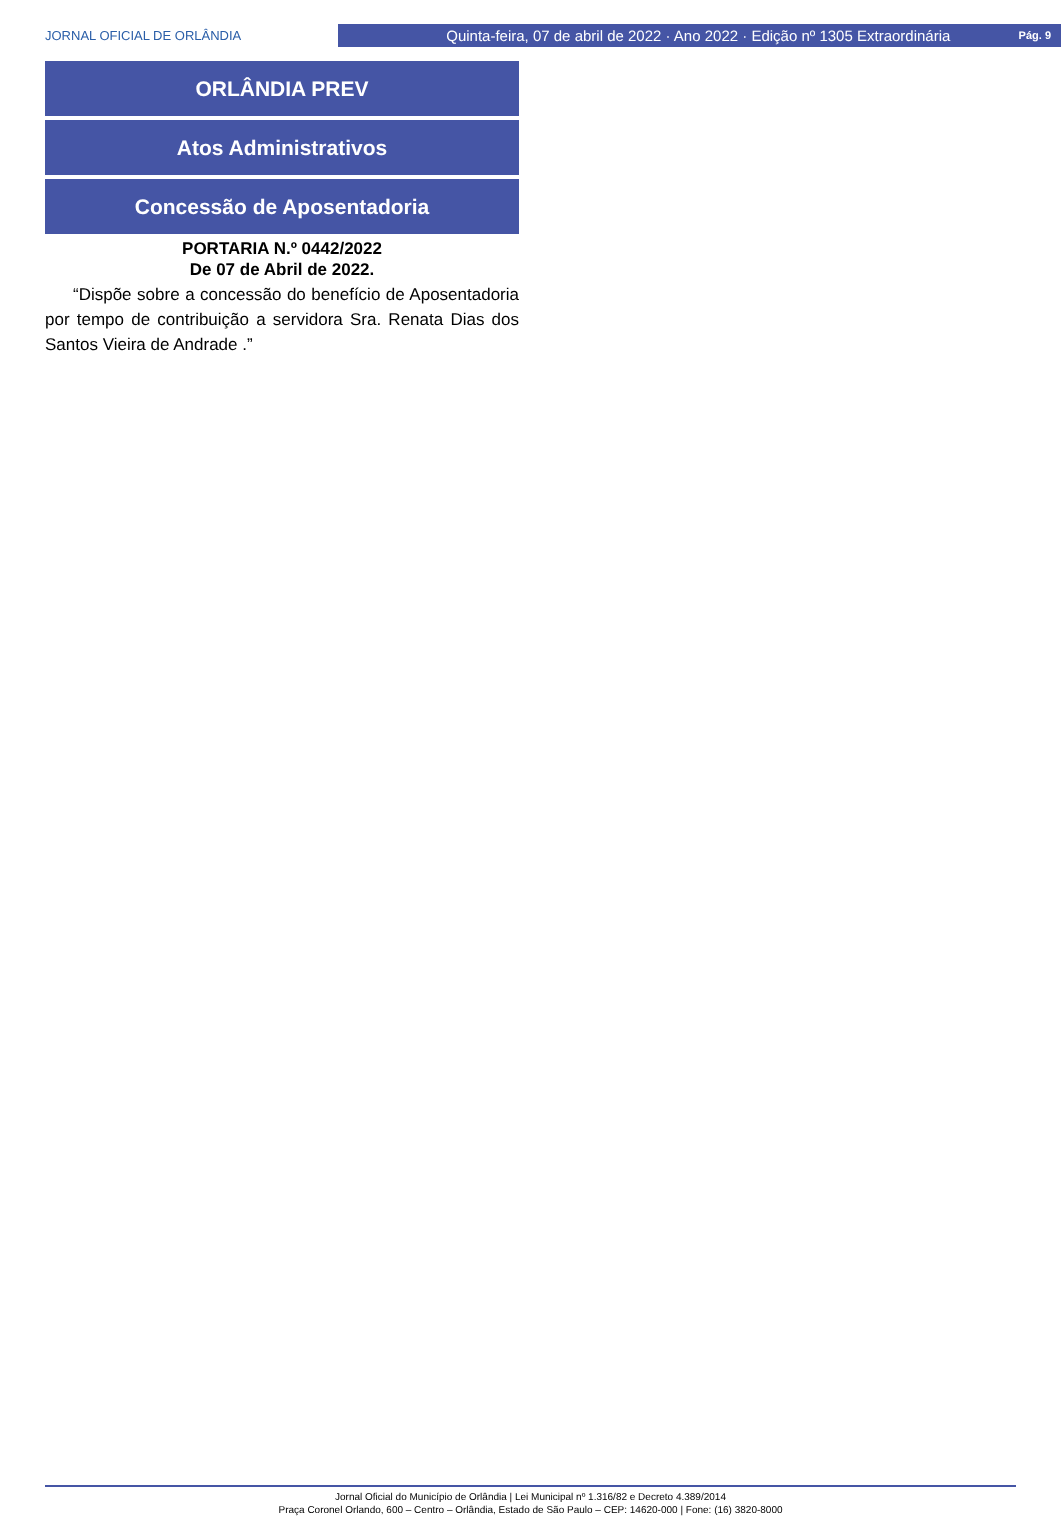JORNAL OFICIAL DE ORLÂNDIA
Quinta-feira, 07 de abril de 2022 · Ano 2022 · Edição nº 1305 Extraordinária Pág. 9
ORLÂNDIA PREV
Atos Administrativos
Concessão de Aposentadoria
PORTARIA N.º 0442/2022
De 07 de Abril de 2022.
“Dispõe sobre a concessão do benefício de Aposentadoria por tempo de contribuição a servidora Sra. Renata Dias dos Santos Vieira de Andrade .”
Jornal Oficial do Município de Orlândia | Lei Municipal nº 1.316/82 e Decreto 4.389/2014
Praça Coronel Orlando, 600 – Centro – Orlândia, Estado de São Paulo – CEP: 14620-000 | Fone: (16) 3820-8000